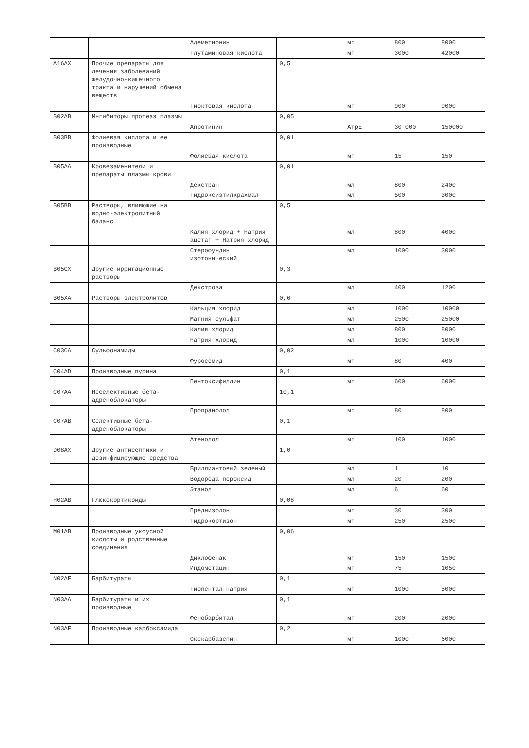| | | Адеметионин | | мг | 800 | 8000 |
| | | Глутаминовая кислота | | мг | 3000 | 42000 |
| A16AX | Прочие препараты для лечения заболеваний желудочно-кишечного тракта и нарушений обмена веществ | | 0,5 | | | |
| | | Тиоктовая кислота | | мг | 900 | 9000 |
| B02AB | Ингибиторы протеаз плазмы | | 0,05 | | | |
| | | Апротинин | | АтрЕ | 30 000 | 150000 |
| B03BB | Фолиевая кислота и ее производные | | 0,01 | | | |
| | | Фолиевая кислота | | мг | 15 | 150 |
| B05AA | Кровезаменители и препараты плазмы крови | | 0,01 | | | |
| | | Декстран | | мл | 800 | 2400 |
| | | Гидроксиэтилкрахмал | | мл | 500 | 3000 |
| B05BB | Растворы, влияющие на водно-электролитный баланс | | 0,5 | | | |
| | | Калия хлорид + Натрия ацетат + Натрия хлорид | | мл | 800 | 4000 |
| | | Стерофундин изотонический | | мл | 1000 | 3000 |
| B05CX | Другие ирригационные растворы | | 0,3 | | | |
| | | Декстроза | | мл | 400 | 1200 |
| B05XA | Растворы электролитов | | 0,6 | | | |
| | | Кальция хлорид | | мл | 1000 | 10000 |
| | | Магния сульфат | | мл | 2500 | 25000 |
| | | Калия хлорид | | мл | 800 | 8000 |
| | | Натрия хлорид | | мл | 1000 | 10000 |
| C03CA | Сульфонамиды | | 0,02 | | | |
| | | Фуросемид | | мг | 80 | 400 |
| C04AD | Производные пурина | | 0,1 | | | |
| | | Пентоксифиллин | | мг | 600 | 6000 |
| C07AA | Неселективные бета-адреноблокаторы | | 10,1 | | | |
| | | Пропранолол | | мг | 80 | 800 |
| C07AB | Селективные бета-адреноблокаторы | | 0,1 | | | |
| | | Атенолол | | мг | 100 | 1000 |
| D08AX | Другие антисептики и дезинфицирующие средства | | 1,0 | | | |
| | | Бриллиантовый зеленый | | мл | 1 | 10 |
| | | Водорода пероксид | | мл | 20 | 200 |
| | | Этанол | | мл | 6 | 60 |
| H02AB | Глюкокортикоиды | | 0,08 | | | |
| | | Преднизолон | | мг | 30 | 300 |
| | | Гидрокортизон | | мг | 250 | 2500 |
| M01AB | Производные уксусной кислоты и родственные соединения | | 0,06 | | | |
| | | Диклофенак | | мг | 150 | 1500 |
| | | Индометацин | | мг | 75 | 1050 |
| N02AF | Барбитураты | | 0,1 | | | |
| | | Тиопентал натрия | | мг | 1000 | 5000 |
| N03AA | Барбитураты и их производные | | 0,1 | | | |
| | | Фенобарбитал | | мг | 200 | 2000 |
| N03AF | Производные карбоксамида | | 0,2 | | | |
| | | Окскарбазепин | | мг | 1000 | 6000 |